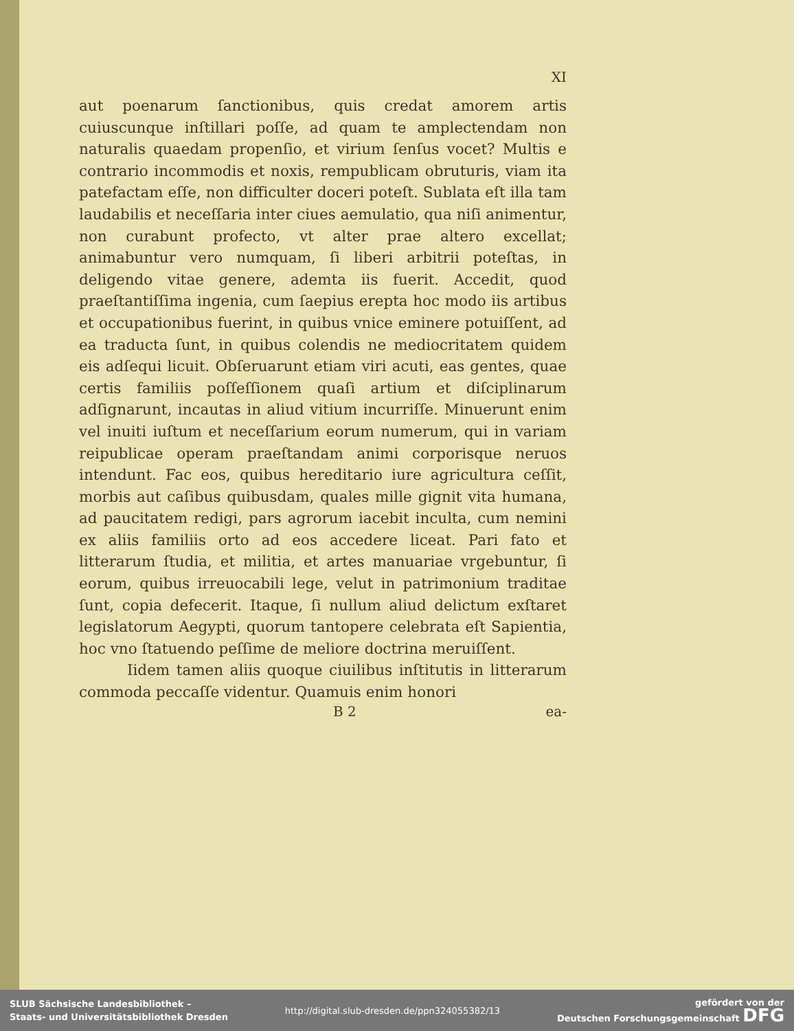XI
aut poenarum ſanctionibus, quis credat amorem artis cuiuscunque inſtillari poſſe, ad quam te amplectendam non naturalis quaedam propenſio, et virium ſenſus vocet? Multis e contrario incommodis et noxis, rempublicam obruturis, viam ita patefactam eſſe, non difficulter doceri poteſt. Sublata eſt illa tam laudabilis et neceſſaria inter ciues aemulatio, qua niſi animentur, non curabunt profecto, vt alter prae altero excellat; animabuntur vero numquam, ſi liberi arbitrii poteſtas, in deligendo vitae genere, ademta iis fuerit. Accedit, quod praeſtantiſſima ingenia, cum ſaepius erepta hoc modo iis artibus et occupationibus fuerint, in quibus vnice eminere potuiſſent, ad ea traducta ſunt, in quibus colendis ne mediocritatem quidem eis adſequi licuit. Obſeruarunt etiam viri acuti, eas gentes, quae certis familiis poſſeſſionem quaſi artium et diſciplinarum adſignarunt, incautas in aliud vitium incurriſſe. Minuerunt enim vel inuiti iuſtum et neceſſarium eorum numerum, qui in variam reipublicae operam praeſtandam animi corporisque neruos intendunt. Fac eos, quibus hereditario iure agricultura ceſſit, morbis aut caſibus quibusdam, quales mille gignit vita humana, ad paucitatem redigi, pars agrorum iacebit inculta, cum nemini ex aliis familiis orto ad eos accedere liceat. Pari fato et litterarum ſtudia, et militia, et artes manuariae vrgebuntur, ſi eorum, quibus irreuocabili lege, velut in patrimonium traditae ſunt, copia defecerit. Itaque, ſi nullum aliud delictum exſtaret legislatorum Aegypti, quorum tantopere celebrata eſt Sapientia, hoc vno ſtatuendo peſſime de meliore doctrina meruiſſent.
Iidem tamen aliis quoque ciuilibus inſtitutis in litterarum commoda peccaſſe videntur. Quamuis enim honori
B 2 ea-
SLUB Sächsische Landesbibliothek –
Staats- und Universitätsbibliothek Dresden
http://digital.slub-dresden.de/ppn324055382/13
gefördert von der
Deutschen Forschungsgemeinschaft DFG